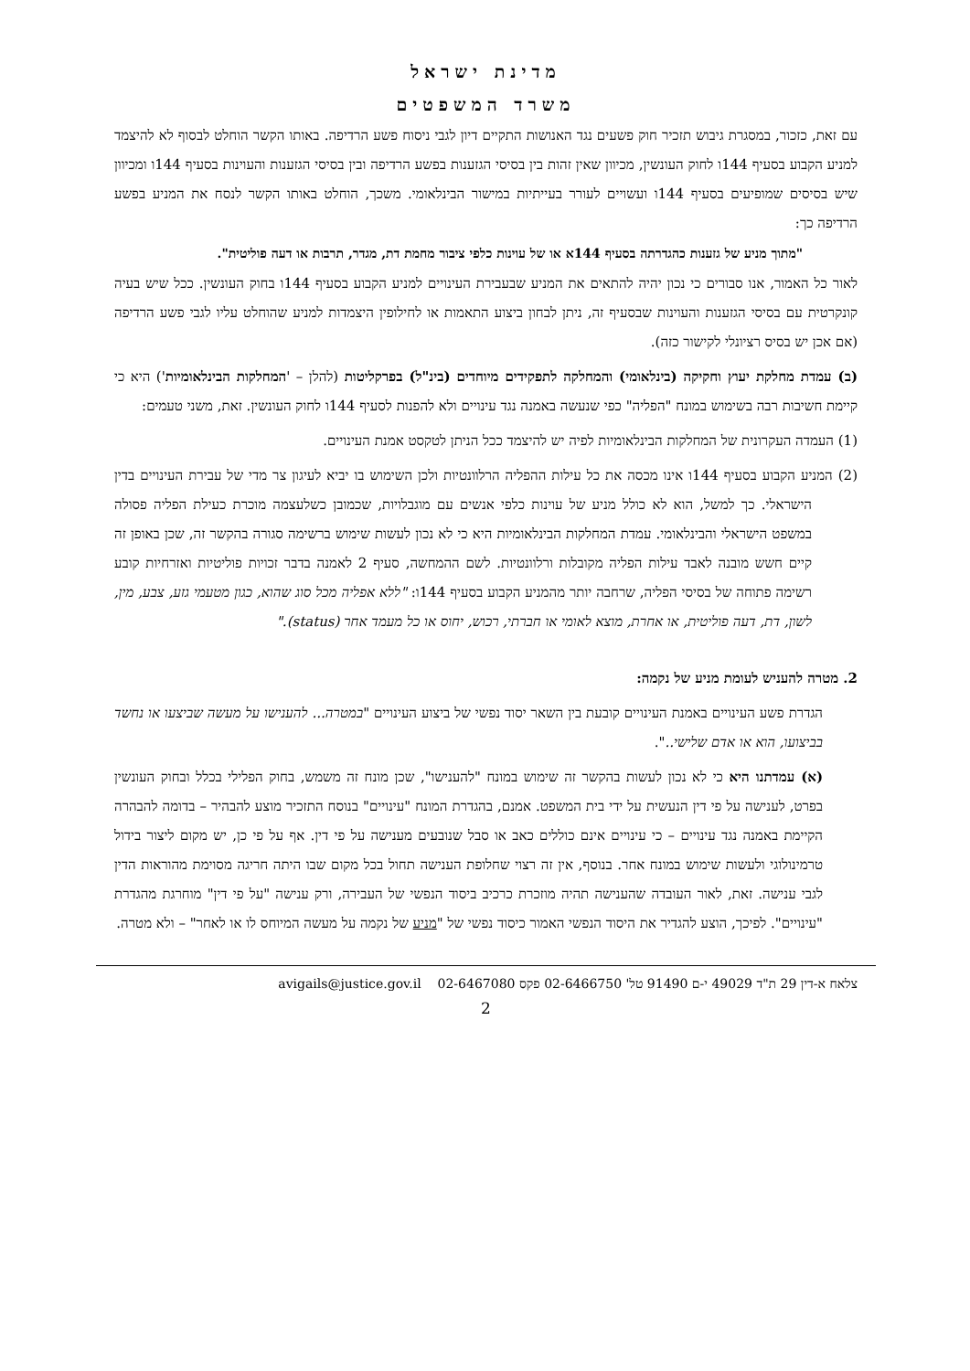מדינת ישראל
משרד המשפטים
עם זאת, כזכור, במסגרת גיבוש תזכיר חוק פשעים נגד האנושות התקיים דיון לגבי ניסוח פשע הרדיפה. באותו הקשר הוחלט לבסוף לא להיצמד למניע הקבוע בסעיף 144ו לחוק העונשין, מכיוון שאין זהות בין בסיסי הגזענות בפשע הרדיפה ובין בסיסי הגזענות והעוינות בסעיף 144ו ומכיוון שיש בסיסים שמופיעים בסעיף 144ו ועשויים לעורר בעייתיות במישור הבינלאומי. משכך, הוחלט באותו הקשר לנסח את המניע בפשע הרדיפה כך:
"מתוך מניע של גזענות כהגדרתה בסעיף 144א או של עוינות כלפי ציבור מחמת דת, מגדר, תרבות או דעה פוליטית".
לאור כל האמור, אנו סבורים כי נכון יהיה להתאים את המניע שבעבירת העינויים למניע הקבוע בסעיף 144ו בחוק העונשין. ככל שיש בעיה קונקרטית עם בסיסי הגזענות והעוינות שבסעיף זה, ניתן לבחון ביצוע התאמות או לחילופין היצמדות למניע שהוחלט עליו לגבי פשע הרדיפה (אם אכן יש בסיס רציונלי לקישור כזה).
(ב) עמדת מחלקת יעוץ וחקיקה (בינלאומי) והמחלקה לתפקידים מיוחדים (בינ"ל) בפרקליטות (להלן – 'המחלקות הבינלאומיות') היא כי קיימת חשיבות רבה בשימוש במונח "הפליה" כפי שנעשה באמנה נגד עינויים ולא להפנות לסעיף 144ו לחוק העונשין. זאת, משני טעמים:
(1) העמדה העקרונית של המחלקות הבינלאומיות לפיה יש להיצמד ככל הניתן לטקסט אמנת העינויים.
(2) המניע הקבוע בסעיף 144ו אינו מכסה את כל עילות ההפליה הרלוונטיות ולכן השימוש בו יביא לעיגון צר מדי של עבירת העינויים בדין הישראלי. כך למשל, הוא לא כולל מניע של עוינות כלפי אנשים עם מוגבלויות, שכמובן כשלעצמה מוכרת כעילת הפליה פסולה במשפט הישראלי והבינלאומי. עמדת המחלקות הבינלאומיות היא כי לא נכון לעשות שימוש ברשימה סגורה בהקשר זה, שכן באופן זה קיים חשש מובנה לאבד עילות הפליה מקובלות ורלוונטיות. לשם ההמחשה, סעיף 2 לאמנה בדבר זכויות פוליטיות ואזרחיות קובע רשימה פתוחה של בסיסי הפליה, שרחבה יותר מהמניע הקבוע בסעיף 144ו: "ללא אפליה מכל סוג שהוא, כגון מטעמי גזע, צבע, מין, לשון, דת, דעה פוליטית, או אחרת, מוצא לאומי או חברתי, רכוש, יחוס או כל מעמד אחר (status)."
2. מטרה להעניש לעומת מניע של נקמה:
הגדרת פשע העינויים באמנת העינויים קובעת בין השאר יסוד נפשי של ביצוע העינויים "במטרה... להענישו על מעשה שביצעו או נחשד בביצועו, הוא או אדם שלישי..".
(א) עמדתנו היא כי לא נכון לעשות בהקשר זה שימוש במונח "להענישו", שכן מונח זה משמש, בחוק הפלילי בכלל ובחוק העונשין בפרט, לענישה על פי דין הנעשית על ידי בית המשפט. אמנם, בהגדרת המונח "עינויים" בנוסח התזכיר מוצע להבהיר – בדומה להבהרה הקיימת באמנה נגד עינויים – כי עינויים אינם כוללים כאב או סבל שנובעים מענישה על פי דין. אף על פי כן, יש מקום ליצור בידול טרמינולוגי ולעשות שימוש במונח אחר. בנוסף, אין זה רצוי שחלופת הענישה תחול בכל מקום שבו היתה חריגה מסוימת מהוראות הדין לגבי ענישה. זאת, לאור העובדה שהענישה תהיה מוזכרת כרכיב ביסוד הנפשי של העבירה, ורק ענישה "על פי דין" מוחרגת מהגדרת "עינויים". לפיכך, הוצע להגדיר את היסוד הנפשי האמור כיסוד נפשי של "מניע של נקמה על מעשה המיוחס לו או לאחר" – ולא מטרה.
צלאח א-דין 29 ת"ד 49029 י-ם 91490 טל' 02-6466750 פקס 02-6467080 avigails@justice.gov.il
2